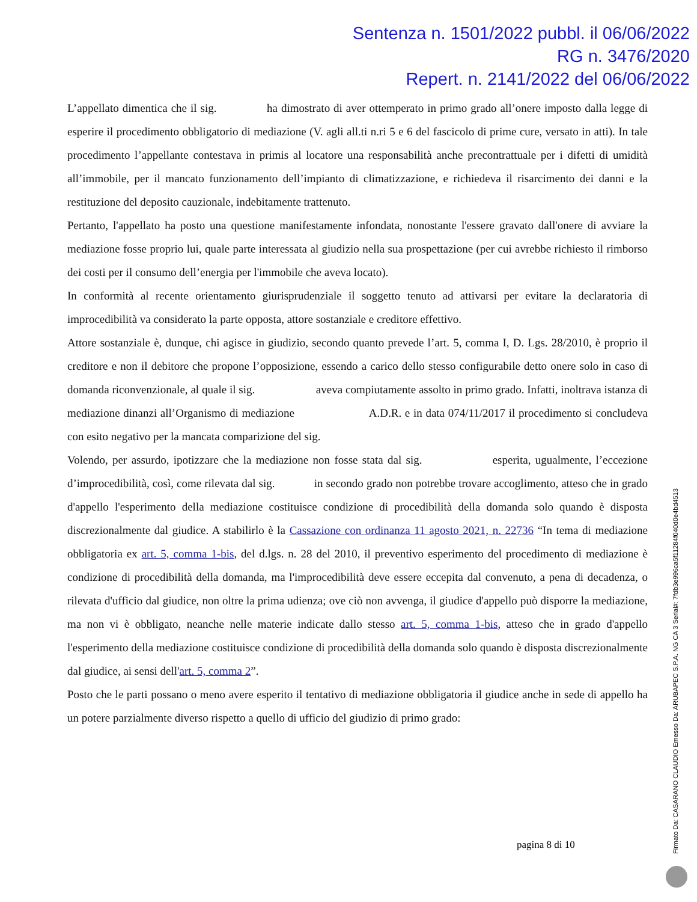Sentenza n. 1501/2022 pubbl. il 06/06/2022
RG n. 3476/2020
Repert. n. 2141/2022 del 06/06/2022
L’appellato dimentica che il sig. ha dimostrato di aver ottemperato in primo grado all’onere imposto dalla legge di esperire il procedimento obbligatorio di mediazione (V. agli all.ti n.ri 5 e 6 del fascicolo di prime cure, versato in atti). In tale procedimento l’appellante contestava in primis al locatore una responsabilità anche precontrattuale per i difetti di umidità all’immobile, per il mancato funzionamento dell’impianto di climatizzazione, e richiedeva il risarcimento dei danni e la restituzione del deposito cauzionale, indebitamente trattenuto.
Pertanto, l'appellato ha posto una questione manifestamente infondata, nonostante l'essere gravato dall'onere di avviare la mediazione fosse proprio lui, quale parte interessata al giudizio nella sua prospettazione (per cui avrebbe richiesto il rimborso dei costi per il consumo dell’energia per l'immobile che aveva locato).
In conformità al recente orientamento giurisprudenziale il soggetto tenuto ad attivarsi per evitare la declaratoria di improcedibilità va considerato la parte opposta, attore sostanziale e creditore effettivo.
Attore sostanziale è, dunque, chi agisce in giudizio, secondo quanto prevede l’art. 5, comma I, D. Lgs. 28/2010, è proprio il creditore e non il debitore che propone l’opposizione, essendo a carico dello stesso configurabile detto onere solo in caso di domanda riconvenzionale, al quale il sig. aveva compiutamente assolto in primo grado. Infatti, inoltrava istanza di mediazione dinanzi all’Organismo di mediazione A.D.R. e in data 074/11/2017 il procedimento si concludeva con esito negativo per la mancata comparizione del sig.
Volendo, per assurdo, ipotizzare che la mediazione non fosse stata dal sig. esperita, ugualmente, l’eccezione d’improcedibilità, così, come rilevata dal sig. in secondo grado non potrebbe trovare accoglimento, atteso che in grado d'appello l'esperimento della mediazione costituisce condizione di procedibilità della domanda solo quando è disposta discrezionalmente dal giudice. A stabilirlo è la Cassazione con ordinanza 11 agosto 2021, n. 22736 “In tema di mediazione obbligatoria ex art. 5, comma 1-bis, del d.lgs. n. 28 del 2010, il preventivo esperimento del procedimento di mediazione è condizione di procedibilità della domanda, ma l'improcedibilità deve essere eccepita dal convenuto, a pena di decadenza, o rilevata d'ufficio dal giudice, non oltre la prima udienza; ove ciò non avvenga, il giudice d'appello può disporre la mediazione, ma non vi è obbligato, neanche nelle materie indicate dallo stesso art. 5, comma 1-bis, atteso che in grado d'appello l'esperimento della mediazione costituisce condizione di procedibilità della domanda solo quando è disposta discrezionalmente dal giudice, ai sensi dell'art. 5, comma 2”.
Posto che le parti possano o meno avere esperito il tentativo di mediazione obbligatoria il giudice anche in sede di appello ha un potere parzialmente diverso rispetto a quello di ufficio del giudizio di primo grado:
pagina 8 di 10
Firmato Da: CASARANO CLAUDIO Emesso Da: ARUBAPEC S.P.A. NG CA 3 Serial#: 7fdb3e996ca5f11284f040d0e4bd4513